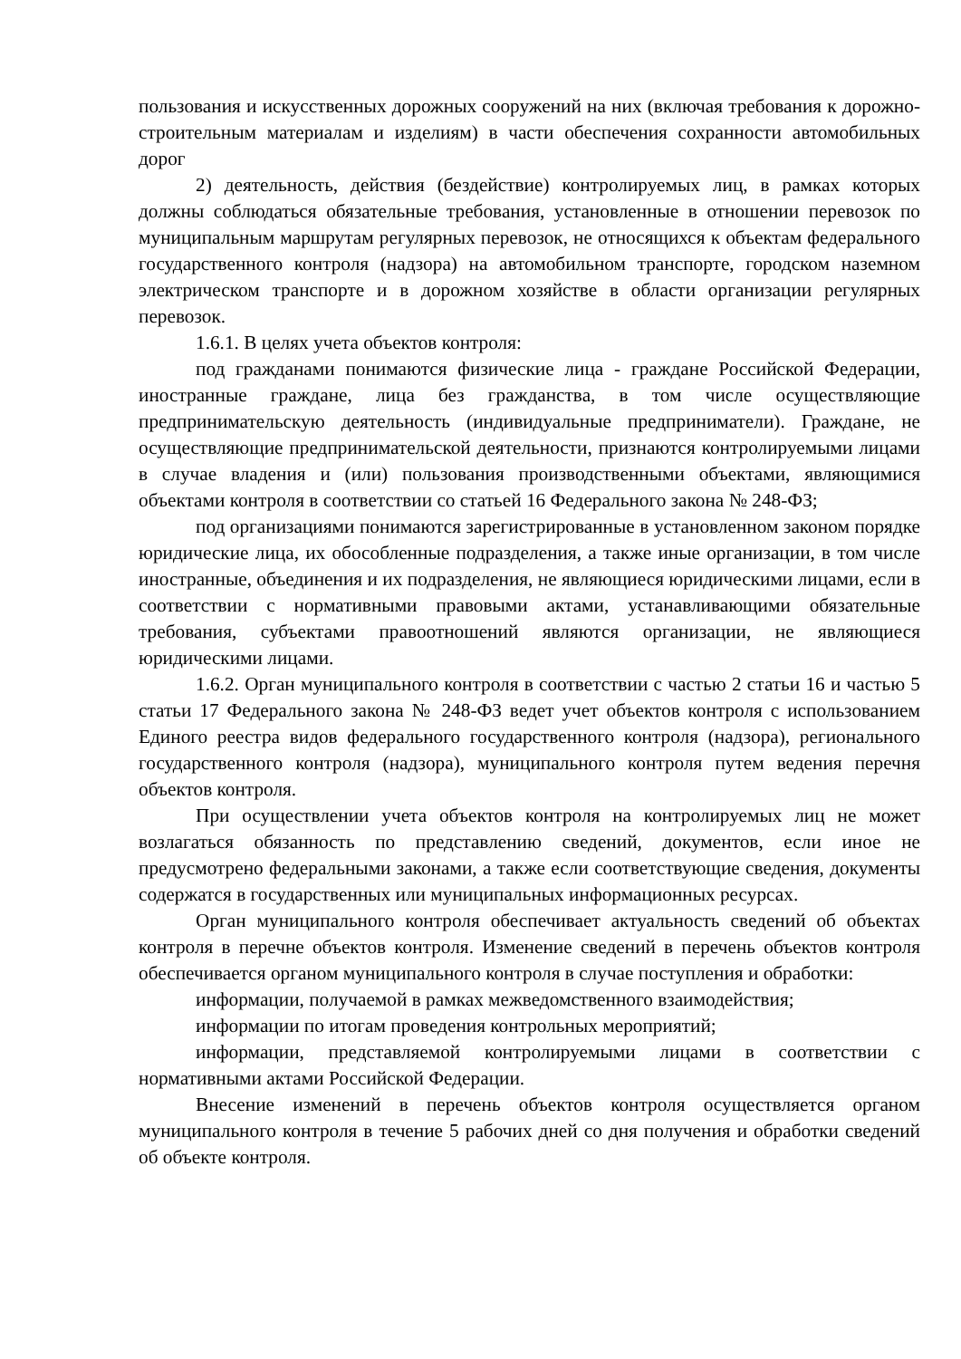пользования и искусственных дорожных сооружений на них (включая требования к дорожно-строительным материалам и изделиям) в части обеспечения сохранности автомобильных дорог
2) деятельность, действия (бездействие) контролируемых лиц, в рамках которых должны соблюдаться обязательные требования, установленные в отношении перевозок по муниципальным маршрутам регулярных перевозок, не относящихся к объектам федерального государственного контроля (надзора) на автомобильном транспорте, городском наземном электрическом транспорте и в дорожном хозяйстве в области организации регулярных перевозок.
1.6.1. В целях учета объектов контроля:
под гражданами понимаются физические лица - граждане Российской Федерации, иностранные граждане, лица без гражданства, в том числе осуществляющие предпринимательскую деятельность (индивидуальные предприниматели). Граждане, не осуществляющие предпринимательской деятельности, признаются контролируемыми лицами в случае владения и (или) пользования производственными объектами, являющимися объектами контроля в соответствии со статьей 16 Федерального закона № 248-ФЗ;
под организациями понимаются зарегистрированные в установленном законом порядке юридические лица, их обособленные подразделения, а также иные организации, в том числе иностранные, объединения и их подразделения, не являющиеся юридическими лицами, если в соответствии с нормативными правовыми актами, устанавливающими обязательные требования, субъектами правоотношений являются организации, не являющиеся юридическими лицами.
1.6.2. Орган муниципального контроля в соответствии с частью 2 статьи 16 и частью 5 статьи 17 Федерального закона № 248-ФЗ ведет учет объектов контроля с использованием Единого реестра видов федерального государственного контроля (надзора), регионального государственного контроля (надзора), муниципального контроля путем ведения перечня объектов контроля.
При осуществлении учета объектов контроля на контролируемых лиц не может возлагаться обязанность по представлению сведений, документов, если иное не предусмотрено федеральными законами, а также если соответствующие сведения, документы содержатся в государственных или муниципальных информационных ресурсах.
Орган муниципального контроля обеспечивает актуальность сведений об объектах контроля в перечне объектов контроля. Изменение сведений в перечень объектов контроля обеспечивается органом муниципального контроля в случае поступления и обработки:
информации, получаемой в рамках межведомственного взаимодействия;
информации по итогам проведения контрольных мероприятий;
информации, представляемой контролируемыми лицами в соответствии с нормативными актами Российской Федерации.
Внесение изменений в перечень объектов контроля осуществляется органом муниципального контроля в течение 5 рабочих дней со дня получения и обработки сведений об объекте контроля.